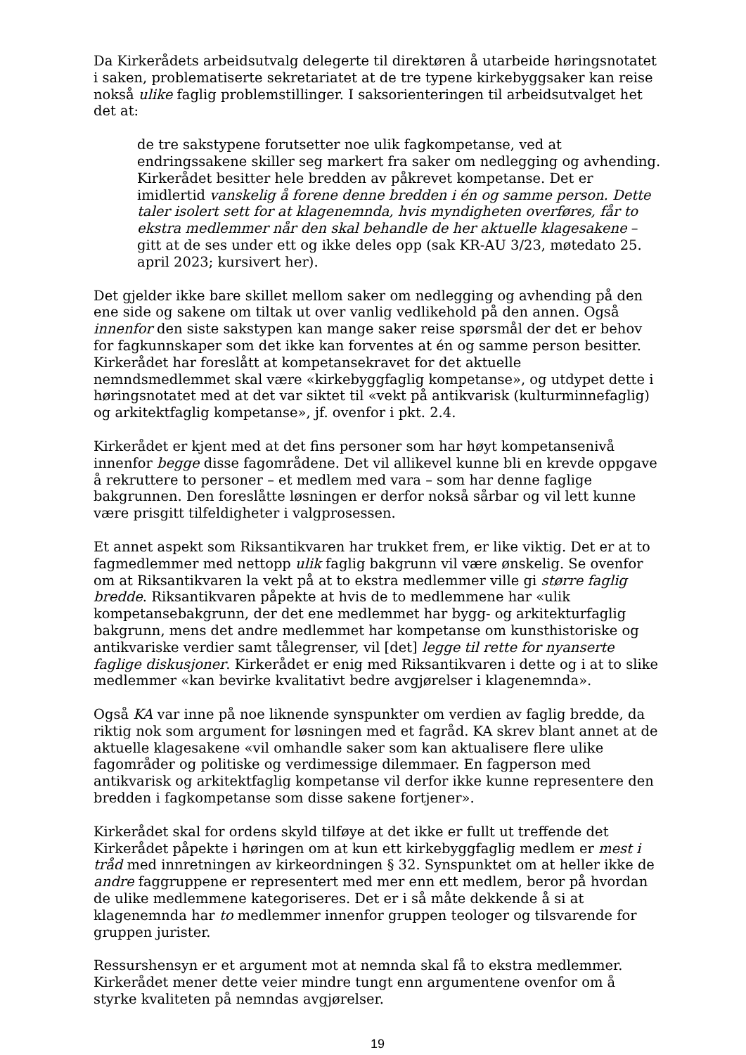Da Kirkerådets arbeidsutvalg delegerte til direktøren å utarbeide høringsnotatet i saken, problematiserte sekretariatet at de tre typene kirkebyggsaker kan reise nokså ulike faglig problemstillinger. I saksorienteringen til arbeidsutvalget het det at:
de tre sakstypene forutsetter noe ulik fagkompetanse, ved at endringssakene skiller seg markert fra saker om nedlegging og avhending. Kirkerådet besitter hele bredden av påkrevet kompetanse. Det er imidlertid vanskelig å forene denne bredden i én og samme person. Dette taler isolert sett for at klagenemnda, hvis myndigheten overføres, får to ekstra medlemmer når den skal behandle de her aktuelle klagesakene – gitt at de ses under ett og ikke deles opp (sak KR-AU 3/23, møtedato 25. april 2023; kursivert her).
Det gjelder ikke bare skillet mellom saker om nedlegging og avhending på den ene side og sakene om tiltak ut over vanlig vedlikehold på den annen. Også innenfor den siste sakstypen kan mange saker reise spørsmål der det er behov for fagkunnskaper som det ikke kan forventes at én og samme person besitter. Kirkerådet har foreslått at kompetansekravet for det aktuelle nemndsmedlemmet skal være «kirkebyggfaglig kompetanse», og utdypet dette i høringsnotatet med at det var siktet til «vekt på antikvarisk (kulturminnefaglig) og arkitektfaglig kompetanse», jf. ovenfor i pkt. 2.4.
Kirkerådet er kjent med at det fins personer som har høyt kompetansenivå innenfor begge disse fagområdene. Det vil allikevel kunne bli en krevde oppgave å rekruttere to personer – et medlem med vara – som har denne faglige bakgrunnen. Den foreslåtte løsningen er derfor nokså sårbar og vil lett kunne være prisgitt tilfeldigheter i valgprosessen.
Et annet aspekt som Riksantikvaren har trukket frem, er like viktig. Det er at to fagmedlemmer med nettopp ulik faglig bakgrunn vil være ønskelig. Se ovenfor om at Riksantikvaren la vekt på at to ekstra medlemmer ville gi større faglig bredde. Riksantikvaren påpekte at hvis de to medlemmene har «ulik kompetansebakgrunn, der det ene medlemmet har bygg- og arkitekturfaglig bakgrunn, mens det andre medlemmet har kompetanse om kunsthistoriske og antikvariske verdier samt tålegrenser, vil [det] legge til rette for nyanserte faglige diskusjoner. Kirkerådet er enig med Riksantikvaren i dette og i at to slike medlemmer «kan bevirke kvalitativt bedre avgjørelser i klagenemnda».
Også KA var inne på noe liknende synspunkter om verdien av faglig bredde, da riktig nok som argument for løsningen med et fagråd. KA skrev blant annet at de aktuelle klagesakene «vil omhandle saker som kan aktualisere flere ulike fagområder og politiske og verdimessige dilemmaer. En fagperson med antikvarisk og arkitektfaglig kompetanse vil derfor ikke kunne representere den bredden i fagkompetanse som disse sakene fortjener».
Kirkerådet skal for ordens skyld tilføye at det ikke er fullt ut treffende det Kirkerådet påpekte i høringen om at kun ett kirkebyggfaglig medlem er mest i tråd med innretningen av kirkeordningen § 32. Synspunktet om at heller ikke de andre faggruppene er representert med mer enn ett medlem, beror på hvordan de ulike medlemmene kategoriseres. Det er i så måte dekkende å si at klagenemnda har to medlemmer innenfor gruppen teologer og tilsvarende for gruppen jurister.
Ressurshensyn er et argument mot at nemnda skal få to ekstra medlemmer. Kirkerådet mener dette veier mindre tungt enn argumentene ovenfor om å styrke kvaliteten på nemndas avgjørelser.
19